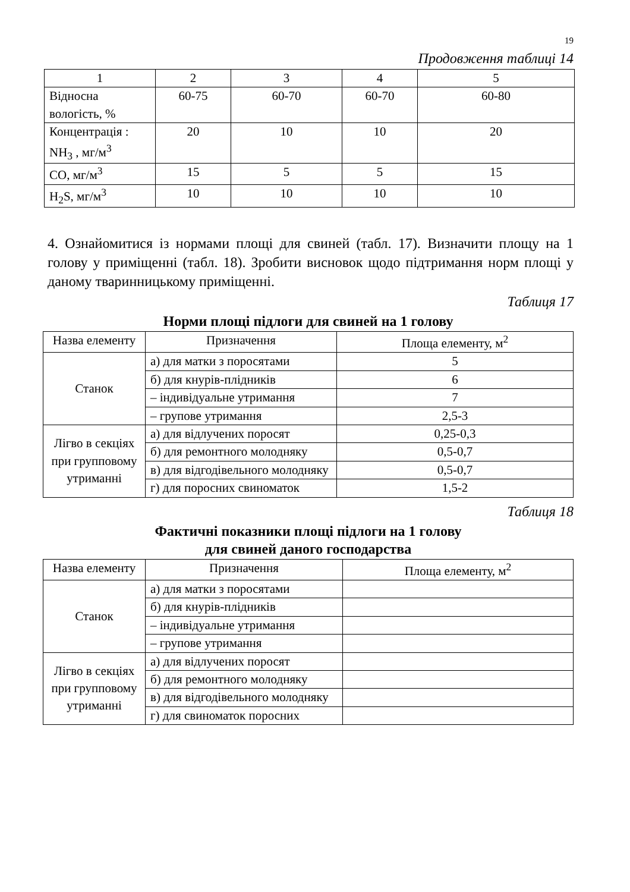19
Продовження таблиці 14
| 1 | 2 | 3 | 4 | 5 |
| Відносна вологість, % | 60-75 | 60-70 | 60-70 | 60-80 |
| Концентрація : NH<sub>3</sub> , мг/м<sup>3</sup> | 20 | 10 | 10 | 20 |
| CO, мг/м<sup>3</sup> | 15 | 5 | 5 | 15 |
| H<sub>2</sub>S, мг/м<sup>3</sup> | 10 | 10 | 10 | 10 |
4. Ознайомитися із нормами площі для свиней (табл. 17). Визначити площу на 1 голову у приміщенні (табл. 18). Зробити висновок щодо підтримання норм площі у даному тваринницькому приміщенні.
Таблиця 17
Норми площі підлоги для свиней на 1 голову
| Назва елементу | Призначення | Площа елементу, м<sup>2</sup> |
| --- | --- | --- |
| Станок | а) для матки з поросятами | 5 |
| | б) для кнурів-плідників | 6 |
| | – індивідуальне утримання | 7 |
| | – групове утримання | 2,5-3 |
| Лігво в секціях при групповому утриманні | а) для відлучених поросят | 0,25-0,3 |
| | б) для ремонтного молодняку | 0,5-0,7 |
| | в) для відгодівельного молодняку | 0,5-0,7 |
| | г) для поросних свиноматок | 1,5-2 |
Таблиця 18
Фактичні показники площі підлоги на 1 голову
для свиней даного господарства
| Назва елементу | Призначення | Площа елементу, м<sup>2</sup> |
| --- | --- | --- |
| Станок | а) для матки з поросятами | |
| | б) для кнурів-плідників | |
| | – індивідуальне утримання | |
| | – групове утримання | |
| Лігво в секціях при групповому утриманні | а) для відлучених поросят | |
| | б) для ремонтного молодняку | |
| | в) для відгодівельного молодняку | |
| | г) для свиноматок поросних | |